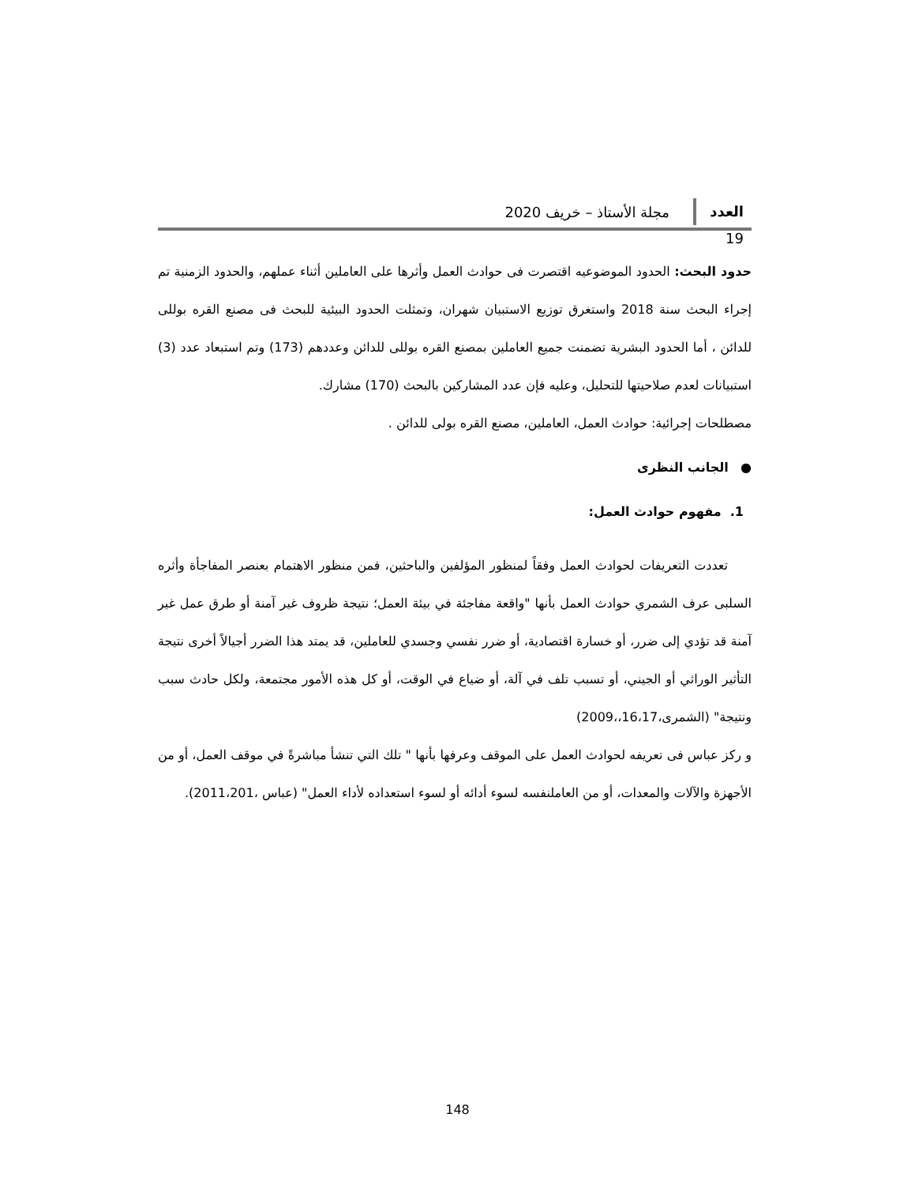العدد 19
مجلة الأستاذ – خريف 2020
حدود البحث: الحدود الموضوعيه اقتصرت فى حوادث العمل وأثرها على العاملين أثناء عملهم، والحدود الزمنية تم إجراء البحث سنة 2018 واستغرق توزيع الاستبيان شهران، وتمثلت الحدود البيئية للبحث فى مصنع القره بوللى للدائن ، أما الحدود البشرية تضمنت جميع العاملين بمصنع القره بوللى للدائن وعددهم (173) وتم استبعاد عدد (3) استبيانات لعدم صلاحيتها للتحليل، وعليه فإن عدد المشاركين بالبحث (170) مشارك.
مصطلحات إجرائية: حوادث العمل، العاملين، مصنع القره بولى للدائن .
● الجانب النظرى
1. مفهوم حوادث العمل:
تعددت التعريفات لحوادث العمل وفقاً لمنظور المؤلفين والباحثين، فمن منظور الاهتمام بعنصر المفاجأة وأثره السلبى عرف الشمري حوادث العمل بأنها "واقعة مفاجئة في بيئة العمل؛ نتيجة ظروف غير آمنة أو طرق عمل غير آمنة قد تؤدي إلى ضرر، أو خسارة اقتصادية، أو ضرر نفسي وجسدي للعاملين، قد يمتد هذا الضرر أجيالاً أخرى نتيجة التأثير الوراثي أو الجيني، أو تسبب تلف في آلة، أو ضياع في الوقت، أو كل هذه الأمور مجتمعة، ولكل حادث سبب ونتيجة" (الشمرى،16،17،،2009)
و ركز عباس فى تعريفه لحوادث العمل على الموقف وعرفها بأنها " تلك التي تنشأ مباشرةً في موقف العمل، أو من الأجهزة والآلات والمعدات، أو من العاملنفسه لسوء أدائه أو لسوء استعداده لأداء العمل" (عباس ،2011،201).
148